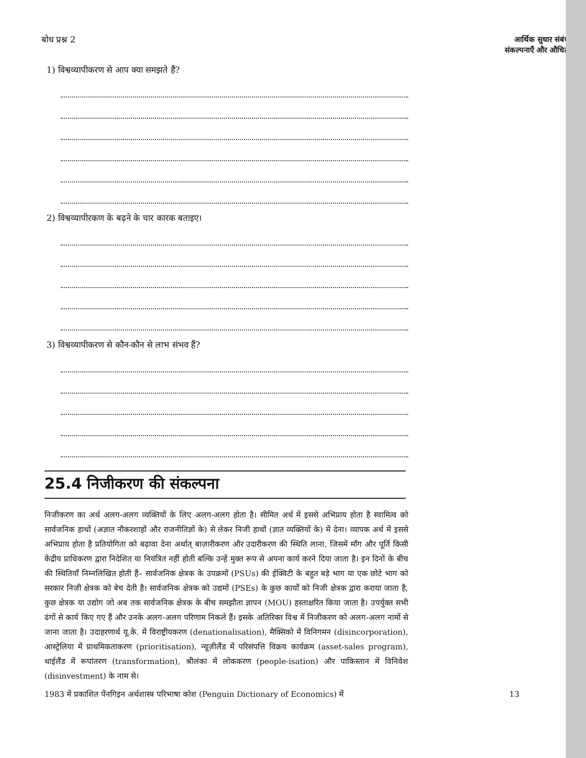बोध प्रश्न 2
आर्थिक सुधार संबंधी
संकल्पनाएँ और औचित्य
1) विश्वव्यापीकरण से आप क्या समझते हैं?
2) विश्वव्यापीरकण के बढ़ने के चार कारक बताइए।
3) विश्वव्यापीकरण से कौन-कौन से लाभ संभव हैं?
25.4 निजीकरण की संकल्पना
निजीकरण का अर्थ अलग-अलग व्यक्तियों के लिए अलग-अलग होता है। सीमित अर्थ में इससे अभिप्राय होता है स्वामित्व को सार्वजनिक हाथों (अज्ञात नौकरशाहों और राजनीतिज्ञों के) से लेकर निजी हाथों (ज्ञात व्यक्तियों के) में देना। व्यापक अर्थ में इससे अभिप्राय होता है प्रतियोगिता को बढ़ावा देना अर्थात् बाज़ारीकरण और उदारीकरण की स्थिति लाना, जिसमें माँग और पूर्ति किसी केंद्रीय प्राधिकरण द्वारा निदेशित या नियंत्रित नहीं होती बल्कि उन्हें मुक्त रूप से अपना कार्य करने दिया जाता है। इन दिनों के बीच की स्थितियाँ निम्नलिखित होती हैं– सार्वजनिक क्षेत्रक के उपक्रमों (PSUs) की ईक्विटी के बहुत बड़े भाग या एक छोटे भाग को सरकार निजी क्षेत्रक को बेच देती है। सार्वजनिक क्षेत्रक को उद्यमों (PSEs) के कुछ कार्यों को निजी क्षेत्रक द्वारा कराया जाता है, कुछ क्षेत्रक या उद्योग जो अब तक सार्वजनिक क्षेत्रक के बीच समझौता ज्ञापन (MOU) हस्ताक्षरित किया जाता है। उपर्युक्त सभी ढंगों से कार्य किए गए हैं और उनके अलग-अलग परिणाम निकले हैं। इसके अतिरिक्त विश्व में निजीकरण को अलग-अलग नामों से जाना जाता है। उदाहरणार्थ यू.के. में विराष्ट्रीयकरण (denationalisation), मैक्सिको में विनिगमन (disincorporation), आस्ट्रेलिया में प्राथमिकताकरण (prioritisation), न्यूज़ीलैंड में परिसंपत्ति विक्रय कार्यक्रम (asset-sales program), थाईलैंड में रूपांतरण (transformation), श्रीलंका में लोककरण (people-isation) और पाकिस्तान में विनिवेश (disinvestment) के नाम से।
1983 में प्रकाशित पेंनगिइन अर्थशास्त्र परिभाषा कोश (Penguin Dictionary of Economics) में 13